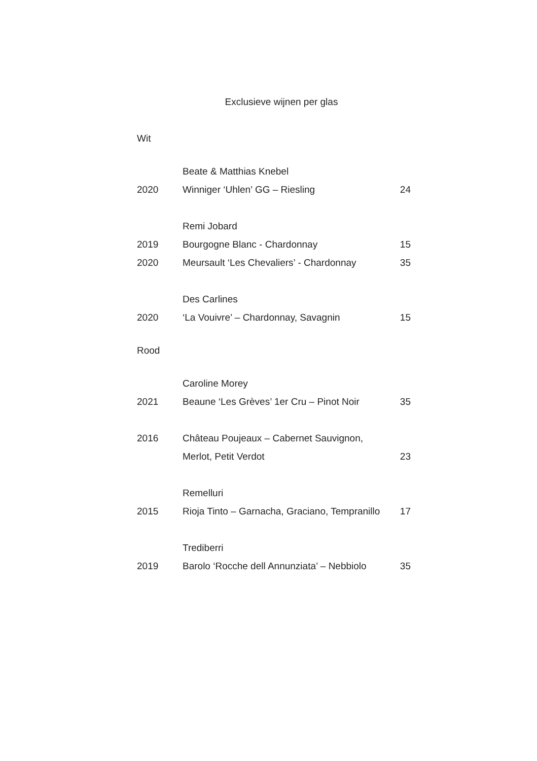Exclusieve wijnen per glas
Wit
| | Beate & Matthias Knebel | |
| 2020 | Winniger ‘Uhlen’ GG – Riesling | 24 |
| | Remi Jobard | |
| 2019 | Bourgogne Blanc - Chardonnay | 15 |
| 2020 | Meursault ‘Les Chevaliers’ - Chardonnay | 35 |
| | Des Carlines | |
| 2020 | ‘La Vouivre’ – Chardonnay, Savagnin | 15 |
Rood
| | Caroline Morey | |
| 2021 | Beaune ‘Les Grèves’ 1er Cru – Pinot Noir | 35 |
| 2016 | Château Poujeaux – Cabernet Sauvignon, | |
| | Merlot, Petit Verdot | 23 |
| | Remelluri | |
| 2015 | Rioja Tinto – Garnacha, Graciano, Tempranillo | 17 |
| | Trediberri | |
| 2019 | Barolo ‘Rocche dell Annunziata’ – Nebbiolo | 35 |